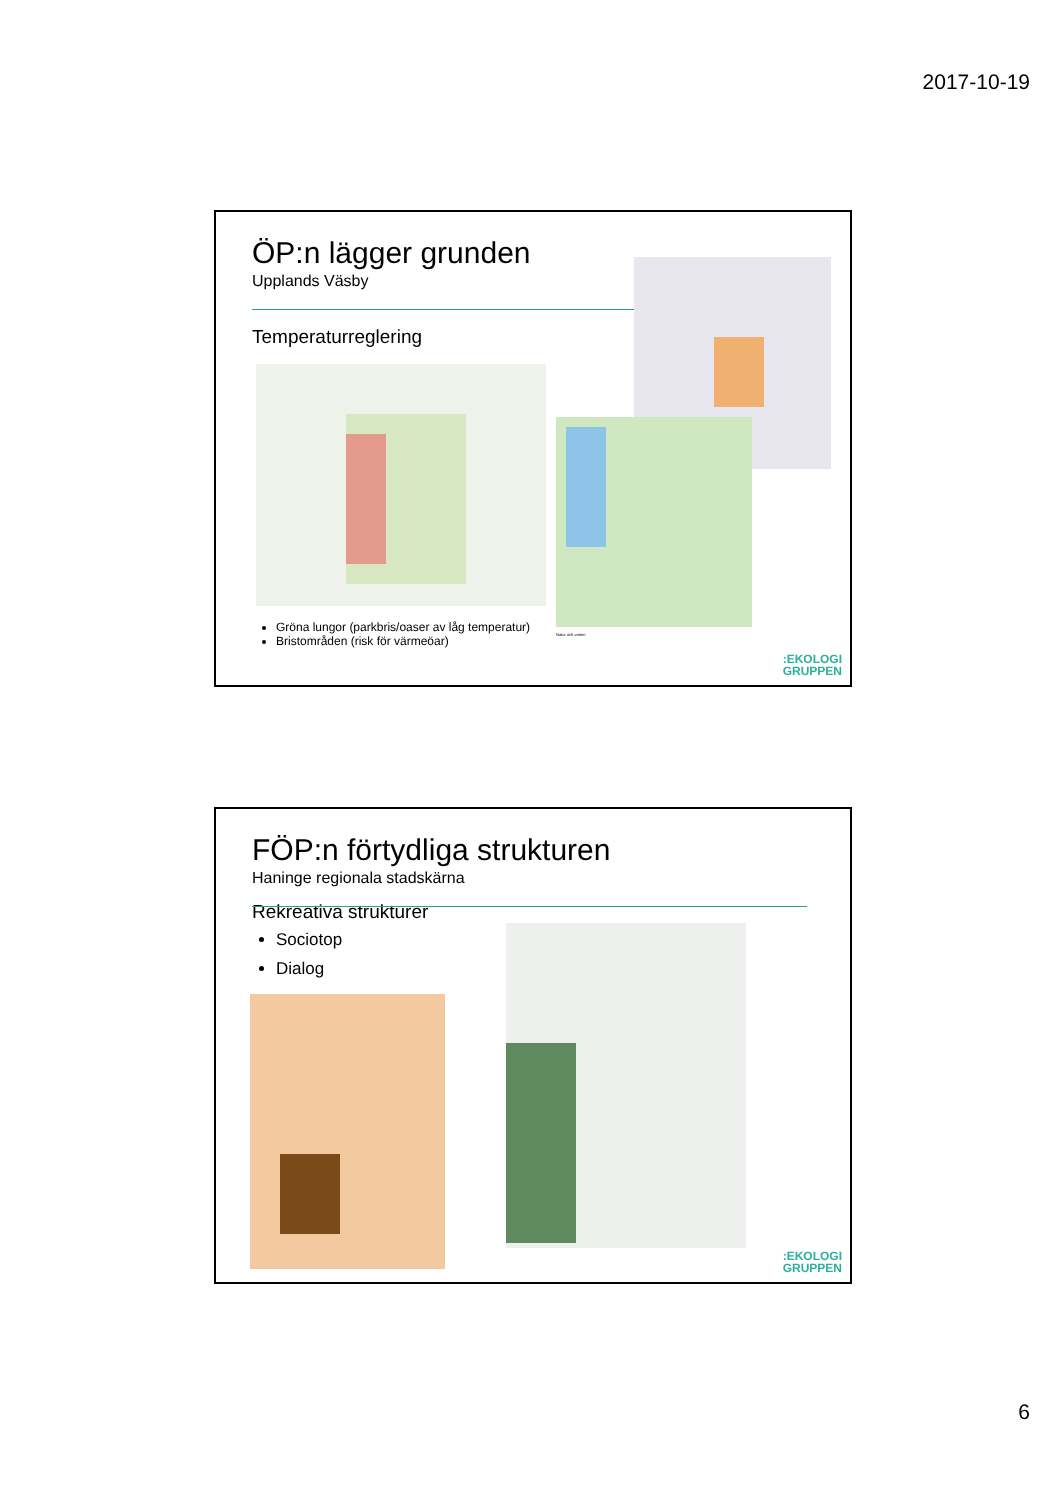2017-10-19
ÖP:n lägger grunden
Upplands Väsby
Temperaturreglering
Natur och vatten
Gröna lungor (parkbris/oaser av låg temperatur)
Bristområden (risk för värmeöar)
:EKOLOGI
GRUPPEN
FÖP:n förtydliga strukturen
Haninge regionala stadskärna
Rekreativa strukturer
Sociotop
Dialog
:EKOLOGI
GRUPPEN
6